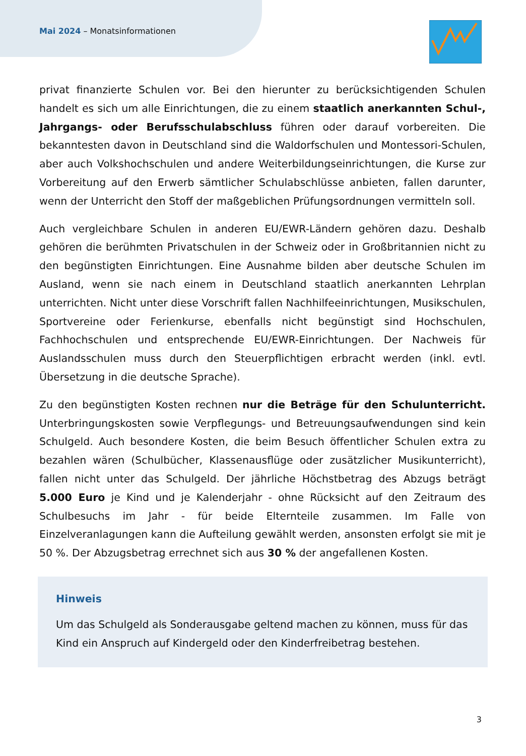Mai 2024 – Monatsinformationen
privat finanzierte Schulen vor. Bei den hierunter zu berücksichtigenden Schulen handelt es sich um alle Einrichtungen, die zu einem staatlich anerkannten Schul-, Jahrgangs- oder Berufsschulabschluss führen oder darauf vorbereiten. Die bekanntesten davon in Deutschland sind die Waldorfschulen und Montessori-Schulen, aber auch Volkshochschulen und andere Weiterbildungseinrichtungen, die Kurse zur Vorbereitung auf den Erwerb sämtlicher Schulabschlüsse anbieten, fallen darunter, wenn der Unterricht den Stoff der maßgeblichen Prüfungsordnungen vermitteln soll.
Auch vergleichbare Schulen in anderen EU/EWR-Ländern gehören dazu. Deshalb gehören die berühmten Privatschulen in der Schweiz oder in Großbritannien nicht zu den begünstigten Einrichtungen. Eine Ausnahme bilden aber deutsche Schulen im Ausland, wenn sie nach einem in Deutschland staatlich anerkannten Lehrplan unterrichten. Nicht unter diese Vorschrift fallen Nachhilfeeinrichtungen, Musikschulen, Sportvereine oder Ferienkurse, ebenfalls nicht begünstigt sind Hochschulen, Fachhochschulen und entsprechende EU/EWR-Einrichtungen. Der Nachweis für Auslandsschulen muss durch den Steuerpflichtigen erbracht werden (inkl. evtl. Übersetzung in die deutsche Sprache).
Zu den begünstigten Kosten rechnen nur die Beträge für den Schulunterricht. Unterbringungskosten sowie Verpflegungs- und Betreuungsaufwendungen sind kein Schulgeld. Auch besondere Kosten, die beim Besuch öffentlicher Schulen extra zu bezahlen wären (Schulbücher, Klassenausflüge oder zusätzlicher Musikunterricht), fallen nicht unter das Schulgeld. Der jährliche Höchstbetrag des Abzugs beträgt 5.000 Euro je Kind und je Kalenderjahr - ohne Rücksicht auf den Zeitraum des Schulbesuchs im Jahr - für beide Elternteile zusammen. Im Falle von Einzelveranlagungen kann die Aufteilung gewählt werden, ansonsten erfolgt sie mit je 50 %. Der Abzugsbetrag errechnet sich aus 30 % der angefallenen Kosten.
Hinweis
Um das Schulgeld als Sonderausgabe geltend machen zu können, muss für das Kind ein Anspruch auf Kindergeld oder den Kinderfreibetrag bestehen.
3